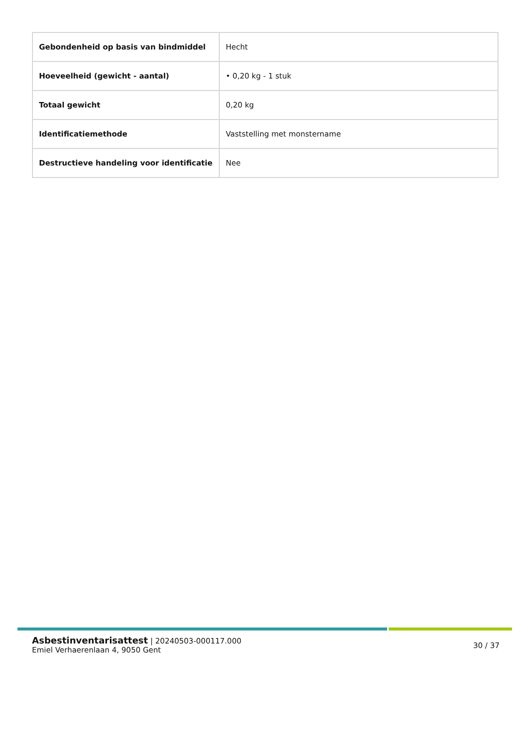| Gebondenheid op basis van bindmiddel | Hecht |
| Hoeveelheid (gewicht - aantal) | • 0,20 kg - 1 stuk |
| Totaal gewicht | 0,20 kg |
| Identificatiemethode | Vaststelling met monstername |
| Destructieve handeling voor identificatie | Nee |
Asbestinventarisattest | 20240503-000117.000
Emiel Verhaerenlaan 4, 9050 Gent
30 / 37